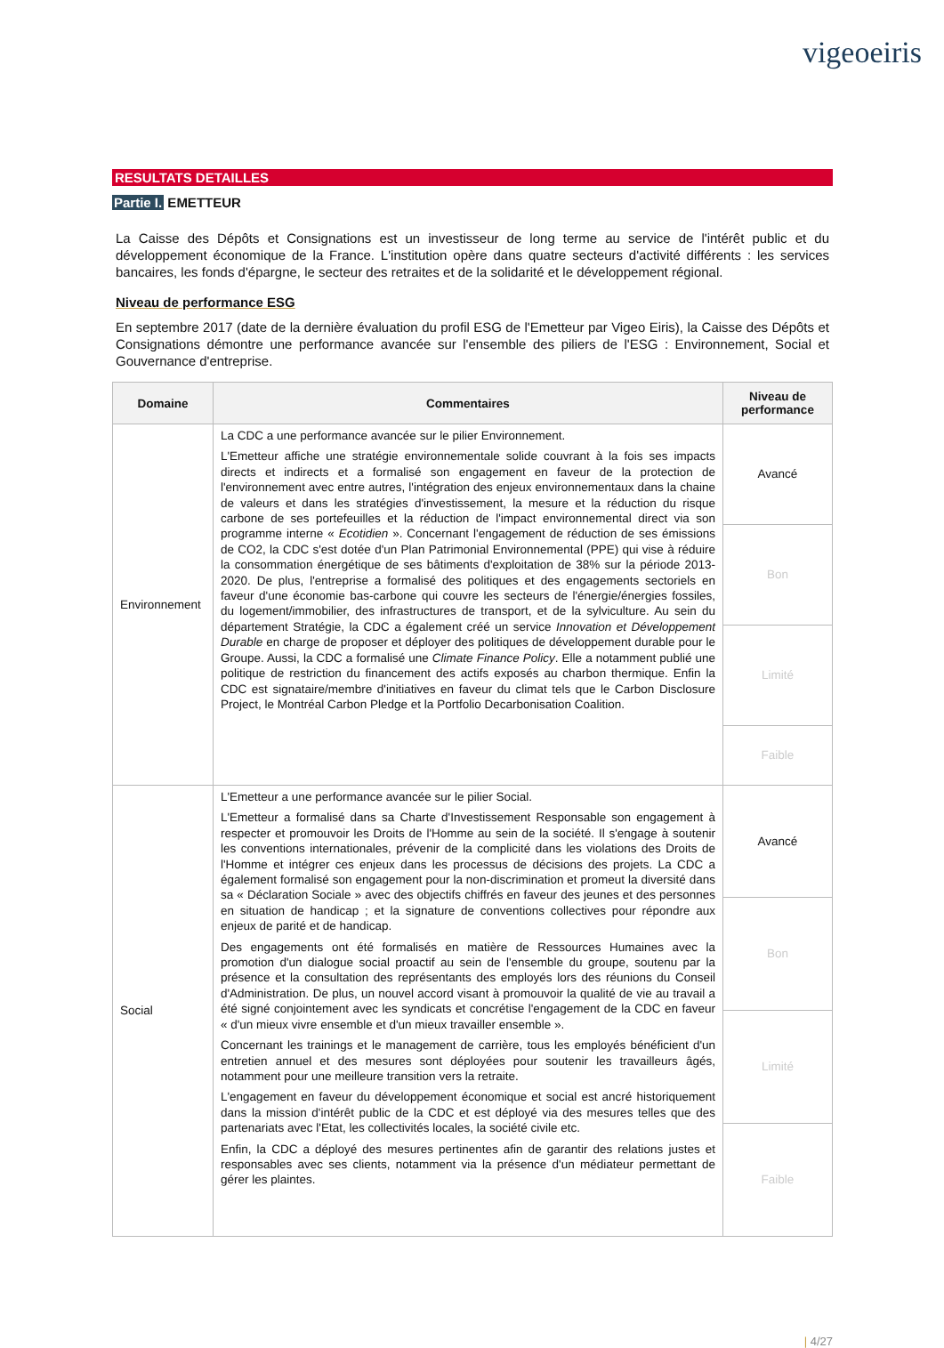vigeoeiris
RESULTATS DETAILLES
Partie I. EMETTEUR
La Caisse des Dépôts et Consignations est un investisseur de long terme au service de l'intérêt public et du développement économique de la France. L'institution opère dans quatre secteurs d'activité différents : les services bancaires, les fonds d'épargne, le secteur des retraites et de la solidarité et le développement régional.
Niveau de performance ESG
En septembre 2017 (date de la dernière évaluation du profil ESG de l'Emetteur par Vigeo Eiris), la Caisse des Dépôts et Consignations démontre une performance avancée sur l'ensemble des piliers de l'ESG : Environnement, Social et Gouvernance d'entreprise.
| Domaine | Commentaires | Niveau de performance |
| --- | --- | --- |
| Environnement | La CDC a une performance avancée sur le pilier Environnement. L'Emetteur affiche une stratégie environnementale solide couvrant à la fois ses impacts directs et indirects et a formalisé son engagement en faveur de la protection de l'environnement avec entre autres, l'intégration des enjeux environnementaux dans la chaine de valeurs et dans les stratégies d'investissement, la mesure et la réduction du risque carbone de ses portefeuilles et la réduction de l'impact environnemental direct via son programme interne « Ecotidien ». Concernant l'engagement de réduction de ses émissions de CO2, la CDC s'est dotée d'un Plan Patrimonial Environnemental (PPE) qui vise à réduire la consommation énergétique de ses bâtiments d'exploitation de 38% sur la période 2013-2020. De plus, l'entreprise a formalisé des politiques et des engagements sectoriels en faveur d'une économie bas-carbone qui couvre les secteurs de l'énergie/énergies fossiles, du logement/immobilier, des infrastructures de transport, et de la sylviculture. Au sein du département Stratégie, la CDC a également créé un service Innovation et Développement Durable en charge de proposer et déployer des politiques de développement durable pour le Groupe. Aussi, la CDC a formalisé une Climate Finance Policy . Elle a notamment publié une politique de restriction du financement des actifs exposés au charbon thermique. Enfin la CDC est signataire/membre d'initiatives en faveur du climat tels que le Carbon Disclosure Project, le Montréal Carbon Pledge et la Portfolio Decarbonisation Coalition. | Avancé |
| | | Bon |
| | | Limité |
| | | Faible |
| Social | L'Emetteur a une performance avancée sur le pilier Social. L'Emetteur a formalisé dans sa Charte d'Investissement Responsable son engagement à respecter et promouvoir les Droits de l'Homme au sein de la société. Il s'engage à soutenir les conventions internationales, prévenir de la complicité dans les violations des Droits de l'Homme et intégrer ces enjeux dans les processus de décisions des projets. La CDC a également formalisé son engagement pour la non-discrimination et promeut la diversité dans sa « Déclaration Sociale » avec des objectifs chiffrés en faveur des jeunes et des personnes en situation de handicap ; et la signature de conventions collectives pour répondre aux enjeux de parité et de handicap. Des engagements ont été formalisés en matière de Ressources Humaines avec la promotion d'un dialogue social proactif au sein de l'ensemble du groupe, soutenu par la présence et la consultation des représentants des employés lors des réunions du Conseil d'Administration. De plus, un nouvel accord visant à promouvoir la qualité de vie au travail a été signé conjointement avec les syndicats et concrétise l'engagement de la CDC en faveur « d'un mieux vivre ensemble et d'un mieux travailler ensemble ». Concernant les trainings et le management de carrière, tous les employés bénéficient d'un entretien annuel et des mesures sont déployées pour soutenir les travailleurs âgés, notamment pour une meilleure transition vers la retraite. L'engagement en faveur du développement économique et social est ancré historiquement dans la mission d'intérêt public de la CDC et est déployé via des mesures telles que des partenariats avec l'Etat, les collectivités locales, la société civile etc. Enfin, la CDC a déployé des mesures pertinentes afin de garantir des relations justes et responsables avec ses clients, notamment via la présence d'un médiateur permettant de gérer les plaintes. | Avancé |
| | | Bon |
| | | Limité |
| | | Faible |
| 4/27